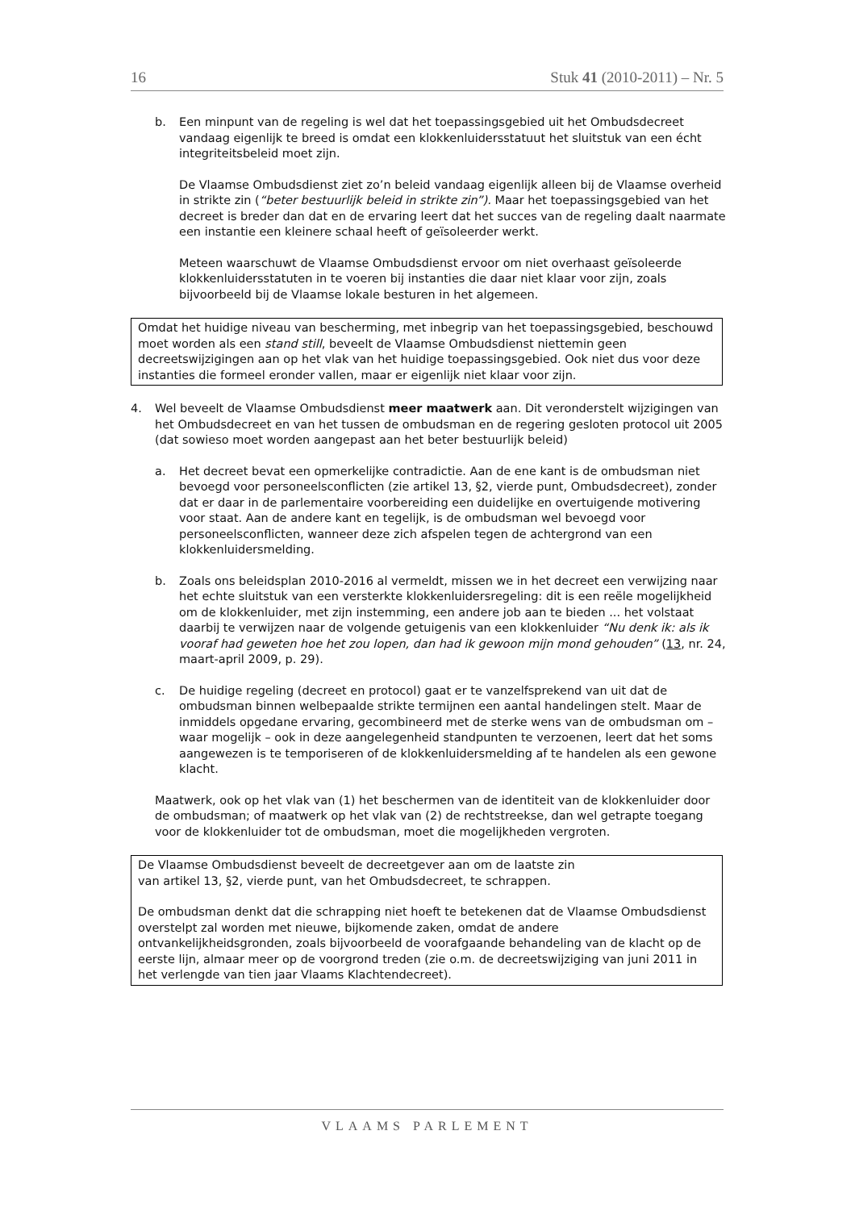16 Stuk 41 (2010-2011) – Nr. 5
b. Een minpunt van de regeling is wel dat het toepassingsgebied uit het Ombudsdecreet vandaag eigenlijk te breed is omdat een klokkenluidersstatuut het sluitstuk van een écht integriteitsbeleid moet zijn.
De Vlaamse Ombudsdienst ziet zo’n beleid vandaag eigenlijk alleen bij de Vlaamse overheid in strikte zin (“beter bestuurlijk beleid in strikte zin”). Maar het toepassingsgebied van het decreet is breder dan dat en de ervaring leert dat het succes van de regeling daalt naarmate een instantie een kleinere schaal heeft of geïsoleerder werkt.
Meteen waarschuwt de Vlaamse Ombudsdienst ervoor om niet overhaast geïsoleerde klokkenluidersstatuten in te voeren bij instanties die daar niet klaar voor zijn, zoals bijvoorbeeld bij de Vlaamse lokale besturen in het algemeen.
Omdat het huidige niveau van bescherming, met inbegrip van het toepassingsgebied, beschouwd moet worden als een stand still, beveelt de Vlaamse Ombudsdienst niettemin geen decreetswijzigingen aan op het vlak van het huidige toepassingsgebied. Ook niet dus voor deze instanties die formeel eronder vallen, maar er eigenlijk niet klaar voor zijn.
4. Wel beveelt de Vlaamse Ombudsdienst meer maatwerk aan. Dit veronderstelt wijzigingen van het Ombudsdecreet en van het tussen de ombudsman en de regering gesloten protocol uit 2005 (dat sowieso moet worden aangepast aan het beter bestuurlijk beleid)
a. Het decreet bevat een opmerkelijke contradictie. Aan de ene kant is de ombudsman niet bevoegd voor personeelsconflicten (zie artikel 13, §2, vierde punt, Ombudsdecreet), zonder dat er daar in de parlementaire voorbereiding een duidelijke en overtuigende motivering voor staat. Aan de andere kant en tegelijk, is de ombudsman wel bevoegd voor personeelsconflicten, wanneer deze zich afspelen tegen de achtergrond van een klokkenluidersmelding.
b. Zoals ons beleidsplan 2010-2016 al vermeldt, missen we in het decreet een verwijzing naar het echte sluitstuk van een versterkte klokkenluidersregeling: dit is een reële mogelijkheid om de klokkenluider, met zijn instemming, een andere job aan te bieden ... het volstaat daarbij te verwijzen naar de volgende getuigenis van een klokkenluider “Nu denk ik: als ik vooraf had geweten hoe het zou lopen, dan had ik gewoon mijn mond gehouden” (13, nr. 24, maart-april 2009, p. 29).
c. De huidige regeling (decreet en protocol) gaat er te vanzelfsprekend van uit dat de ombudsman binnen welbepaalde strikte termijnen een aantal handelingen stelt. Maar de inmiddels opgedane ervaring, gecombineerd met de sterke wens van de ombudsman om – waar mogelijk – ook in deze aangelegenheid standpunten te verzoenen, leert dat het soms aangewezen is te temporiseren of de klokkenluidersmelding af te handelen als een gewone klacht.
Maatwerk, ook op het vlak van (1) het beschermen van de identiteit van de klokkenluider door de ombudsman; of maatwerk op het vlak van (2) de rechtstreekse, dan wel getrapte toegang voor de klokkenluider tot de ombudsman, moet die mogelijkheden vergroten.
De Vlaamse Ombudsdienst beveelt de decreetgever aan om de laatste zin
van artikel 13, §2, vierde punt, van het Ombudsdecreet, te schrappen.
De ombudsman denkt dat die schrapping niet hoeft te betekenen dat de Vlaamse Ombudsdienst overstelpt zal worden met nieuwe, bijkomende zaken, omdat de andere ontvankelijkheidsgronden, zoals bijvoorbeeld de voorafgaande behandeling van de klacht op de eerste lijn, almaar meer op de voorgrond treden (zie o.m. de decreetswijziging van juni 2011 in het verlengde van tien jaar Vlaams Klachtendecreet).
VLAAMS PARLEMENT